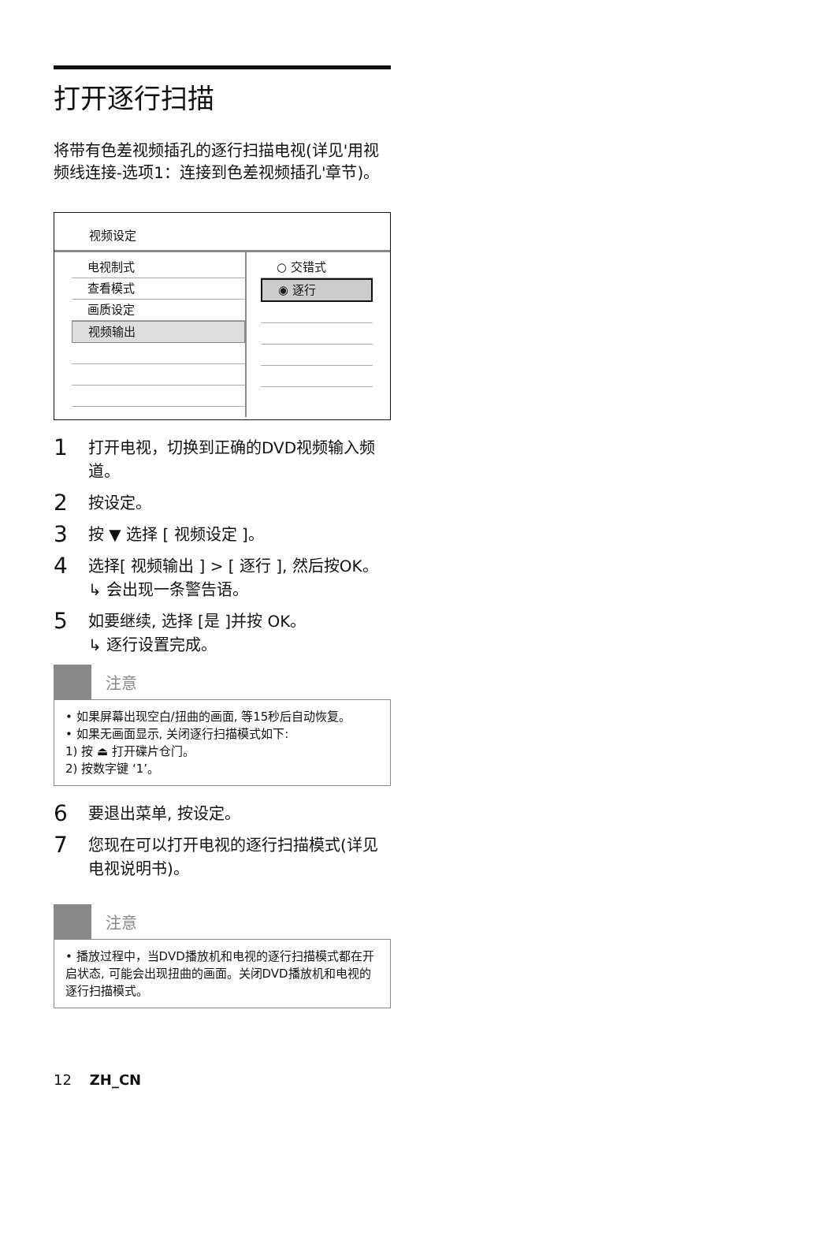打开逐行扫描
将带有色差视频插孔的逐行扫描电视(详见'用视频线连接-选项1：连接到色差视频插孔'章节)。
视频设定
电视制式
查看模式
画质设定
视频输出
○ 交错式
◉ 逐行
1 打开电视，切换到正确的DVD视频输入频道。
2 按设定。
3 按 ▼ 选择 [ 视频设定 ]。
4 选择[ 视频输出 ] > [ 逐行 ], 然后按OK。
↳ 会出现一条警告语。
5 如要继续, 选择 [是 ]并按 OK。
↳ 逐行设置完成。
注意
• 如果屏幕出现空白/扭曲的画面, 等15秒后自动恢复。
• 如果无画面显示, 关闭逐行扫描模式如下:
1) 按 ⏏ 打开碟片仓门。
2) 按数字键 ‘1’。
6 要退出菜单, 按设定。
7 您现在可以打开电视的逐行扫描模式(详见电视说明书)。
注意
• 播放过程中，当DVD播放机和电视的逐行扫描模式都在开启状态, 可能会出现扭曲的画面。关闭DVD播放机和电视的逐行扫描模式。
12 ZH_CN